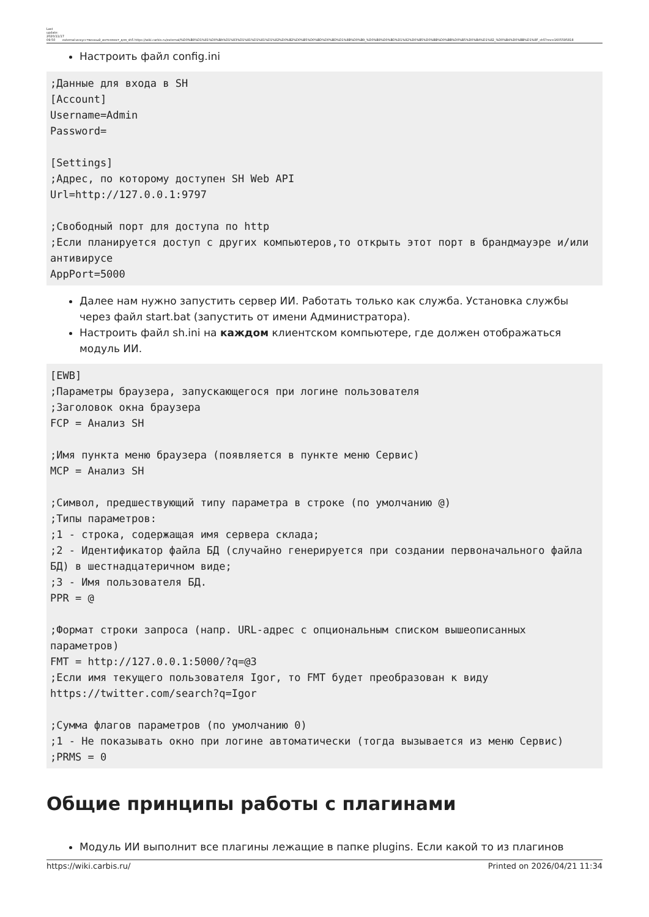Last update: 2020/11/17 09:50
external:искусственный_интеллект_для_sh5 https://wiki.carbis.ru/external/%D0%B8%D1%81%D0%BA%D1%83%D1%81%D1%81%D1%82%D0%B2%D0%B5%D0%BD%D0%BD%D1%8B%D0%B9_%D0%B8%D0%BD%D1%82%D0%B5%D0%BB%D0%BB%D0%B5%D0%BA%D1%82_%D0%B4%D0%BB%D1%8F_sh5?rev=1605595818
Настроить файл config.ini
;Данные для входа в SH
[Account]
Username=Admin
Password=

[Settings]
;Адрес, по которому доступен SH Web API
Url=http://127.0.0.1:9797

;Свободный порт для доступа по http
;Если планируется доступ с других компьютеров,то открыть этот порт в брандмауэре и/или антивирусе
AppPort=5000
Далее нам нужно запустить сервер ИИ. Работать только как служба. Установка службы через файл start.bat (запустить от имени Администратора).
Настроить файл sh.ini на каждом клиентском компьютере, где должен отображаться модуль ИИ.
[EWB]
;Параметры браузера, запускающегося при логине пользователя
;Заголовок окна браузера
FCP = Анализ SH

;Имя пункта меню браузера (появляется в пункте меню Сервис)
MCP = Анализ SH

;Символ, предшествующий типу параметра в строке (по умолчанию @)
;Типы параметров:
;1 - строка, содержащая имя сервера склада;
;2 - Идентификатор файла БД (случайно генерируется при создании первоначального файла БД) в шестнадцатеричном виде;
;3 - Имя пользователя БД.
PPR = @

;Формат строки запроса (напр. URL-адрес с опциональным списком вышеописанных параметров)
FMT = http://127.0.0.1:5000/?q=@3
;Если имя текущего пользователя Igor, то FMT будет преобразован к виду
https://twitter.com/search?q=Igor

;Сумма флагов параметров (по умолчанию 0)
;1 - Не показывать окно при логине автоматически (тогда вызывается из меню Сервис)
;PRMS = 0
Общие принципы работы с плагинами
Модуль ИИ выполнит все плагины лежащие в папке plugins. Если какой то из плагинов
https://wiki.carbis.ru/ Printed on 2026/04/21 11:34